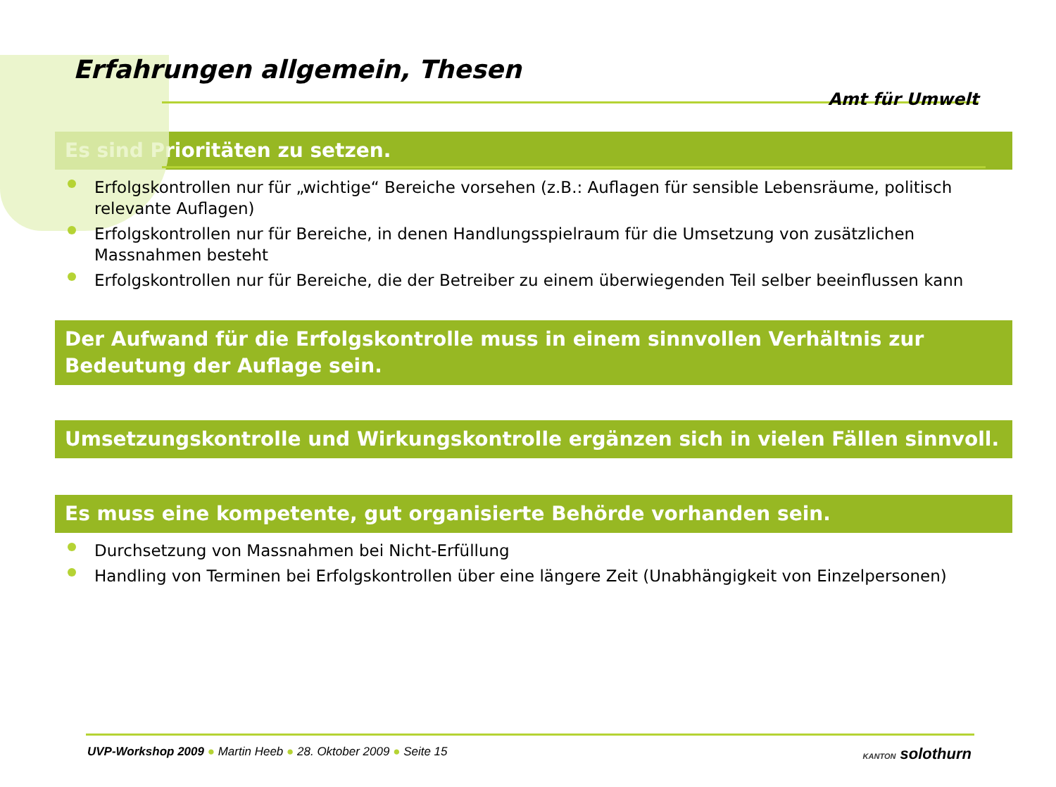Erfahrungen allgemein, Thesen
Amt für Umwelt
Es sind Prioritäten zu setzen.
Erfolgskontrollen nur für „wichtige“ Bereiche vorsehen (z.B.: Auflagen für sensible Lebensräume, politisch relevante Auflagen)
Erfolgskontrollen nur für Bereiche, in denen Handlungsspielraum für die Umsetzung von zusätzlichen Massnahmen besteht
Erfolgskontrollen nur für Bereiche, die der Betreiber zu einem überwiegenden Teil selber beeinflussen kann
Der Aufwand für die Erfolgskontrolle muss in einem sinnvollen Verhältnis zur Bedeutung der Auflage sein.
Umsetzungskontrolle und Wirkungskontrolle ergänzen sich in vielen Fällen sinnvoll.
Es muss eine kompetente, gut organisierte Behörde vorhanden sein.
Durchsetzung von Massnahmen bei Nicht-Erfüllung
Handling von Terminen bei Erfolgskontrollen über eine längere Zeit (Unabhängigkeit von Einzelpersonen)
UVP-Workshop 2009 ● Martin Heeb ● 28. Oktober 2009 ● Seite 15
KANTON solothurn